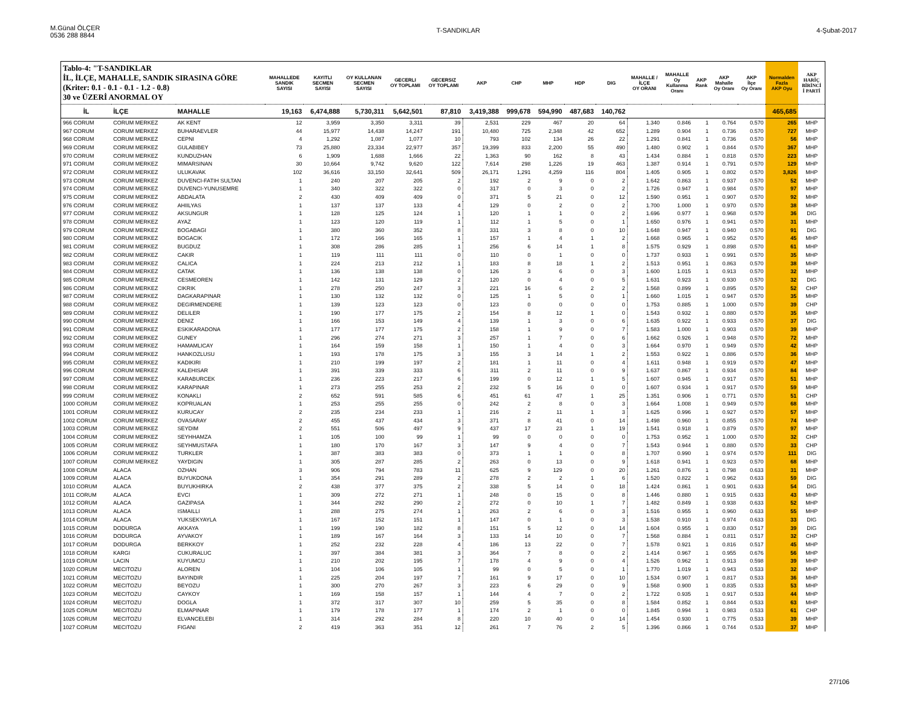M.Günal ÖLÇER
0536 288 8844
T-SANDIKLAR 4-Şubat-2017
| Tablo-4: "T-SANDIKLAR İL, İLÇE, MAHALLE, SANDIK SIRASINA GÖRE (Kriter: 0.1 - 0.1 - 0.1 - 1.2 - 0.8) 30 ve ÜZERİ ANORMAL OY | | | MAHALLEDE SANDIK SAYISI | KAYITLI SECMEN SAYISI | OY KULLANAN SECMEN SAYISI | GECERLI OY TOPLAMI | GECERSIZ OY TOPLAMI | AKP | CHP | MHP | HDP | DIG | MAHALLE / İLÇE OY ORANI | MAHALLE Oy Kullanma Oranı | AKP Rank | AKP Mahalle Oy Oranı | AKP İlçe Oy Oranı | Normalden Fazla AKP Oyu | AKP HARİÇ BİRİNCİ İ PARTİ |
| --- | --- | --- | --- | --- | --- | --- | --- | --- | --- | --- | --- | --- | --- | --- | --- | --- | --- | --- | --- |
| İL | İLÇE | MAHALLE | 19,163 | 6,474,888 | 5,730,311 | 5,642,501 | 87,810 | 3,419,388 | 999,678 | 594,990 | 487,683 | 140,762 | | | | | | 465,685 | |
| 966 CORUM | CORUM MERKEZ | AK KENT | 12 | 3,959 | 3,350 | 3,311 | 39 | 2,531 | 229 | 467 | 20 | 64 | 1.340 | 0.846 | 1 | 0.764 | 0.570 | 265 | MHP |
| 967 CORUM | CORUM MERKEZ | BUHARAEVLER | 44 | 15,977 | 14,438 | 14,247 | 191 | 10,480 | 725 | 2,348 | 42 | 652 | 1.289 | 0.904 | 1 | 0.736 | 0.570 | 727 | MHP |
| 968 CORUM | CORUM MERKEZ | CEPNI | 4 | 1,292 | 1,087 | 1,077 | 10 | 793 | 102 | 134 | 26 | 22 | 1.291 | 0.841 | 1 | 0.736 | 0.570 | 56 | MHP |
| 969 CORUM | CORUM MERKEZ | GULABIBEY | 73 | 25,880 | 23,334 | 22,977 | 357 | 19,399 | 833 | 2,200 | 55 | 490 | 1.480 | 0.902 | 1 | 0.844 | 0.570 | 367 | MHP |
| 970 CORUM | CORUM MERKEZ | KUNDUZHAN | 6 | 1,909 | 1,688 | 1,666 | 22 | 1,363 | 90 | 162 | 8 | 43 | 1.434 | 0.884 | 1 | 0.818 | 0.570 | 223 | MHP |
| 971 CORUM | CORUM MERKEZ | MIMARSINAN | 30 | 10,664 | 9,742 | 9,620 | 122 | 7,614 | 298 | 1,226 | 19 | 463 | 1.387 | 0.914 | 1 | 0.791 | 0.570 | 129 | MHP |
| 972 CORUM | CORUM MERKEZ | ULUKAVAK | 102 | 36,616 | 33,150 | 32,641 | 509 | 26,171 | 1,291 | 4,259 | 116 | 804 | 1.405 | 0.905 | 1 | 0.802 | 0.570 | 3,826 | MHP |
| 973 CORUM | CORUM MERKEZ | DUVENCI-FATIH SULTAN | 1 | 240 | 207 | 205 | 2 | 192 | 2 | 9 | 0 | 2 | 1.642 | 0.863 | 1 | 0.937 | 0.570 | 52 | MHP |
| 974 CORUM | CORUM MERKEZ | DUVENCI-YUNUSEMRE | 1 | 340 | 322 | 322 | 0 | 317 | 0 | 3 | 0 | 2 | 1.726 | 0.947 | 1 | 0.984 | 0.570 | 97 | MHP |
| 975 CORUM | CORUM MERKEZ | ABDALATA | 2 | 430 | 409 | 409 | 0 | 371 | 5 | 21 | 0 | 12 | 1.590 | 0.951 | 1 | 0.907 | 0.570 | 92 | MHP |
| 976 CORUM | CORUM MERKEZ | AHIILYAS | 1 | 137 | 137 | 133 | 4 | 129 | 0 | 2 | 0 | 2 | 1.700 | 1.000 | 1 | 0.970 | 0.570 | 38 | MHP |
| 977 CORUM | CORUM MERKEZ | AKSUNGUR | 1 | 128 | 125 | 124 | 1 | 120 | 1 | 1 | 0 | 2 | 1.696 | 0.977 | 1 | 0.968 | 0.570 | 36 | DIG |
| 978 CORUM | CORUM MERKEZ | AYAZ | 1 | 123 | 120 | 119 | 1 | 112 | 1 | 5 | 0 | 1 | 1.650 | 0.976 | 1 | 0.941 | 0.570 | 31 | MHP |
| 979 CORUM | CORUM MERKEZ | BOGABAGI | 1 | 380 | 360 | 352 | 8 | 331 | 3 | 8 | 0 | 10 | 1.648 | 0.947 | 1 | 0.940 | 0.570 | 91 | DIG |
| 980 CORUM | CORUM MERKEZ | BOGACIK | 1 | 172 | 166 | 165 | 1 | 157 | 1 | 4 | 1 | 2 | 1.668 | 0.965 | 1 | 0.952 | 0.570 | 45 | MHP |
| 981 CORUM | CORUM MERKEZ | BUGDUZ | 1 | 308 | 286 | 285 | 1 | 256 | 6 | 14 | 1 | 8 | 1.575 | 0.929 | 1 | 0.898 | 0.570 | 61 | MHP |
| 982 CORUM | CORUM MERKEZ | CAKIR | 1 | 119 | 111 | 111 | 0 | 110 | 0 | 1 | 0 | 0 | 1.737 | 0.933 | 1 | 0.991 | 0.570 | 35 | MHP |
| 983 CORUM | CORUM MERKEZ | CALICA | 1 | 224 | 213 | 212 | 1 | 183 | 8 | 18 | 1 | 2 | 1.513 | 0.951 | 1 | 0.863 | 0.570 | 38 | MHP |
| 984 CORUM | CORUM MERKEZ | CATAK | 1 | 136 | 138 | 138 | 0 | 126 | 3 | 6 | 0 | 3 | 1.600 | 1.015 | 1 | 0.913 | 0.570 | 32 | MHP |
| 985 CORUM | CORUM MERKEZ | CESMEOREN | 1 | 142 | 131 | 129 | 2 | 120 | 0 | 4 | 0 | 5 | 1.631 | 0.923 | 1 | 0.930 | 0.570 | 32 | DIG |
| 986 CORUM | CORUM MERKEZ | CIKRIK | 1 | 278 | 250 | 247 | 3 | 221 | 16 | 6 | 2 | 2 | 1.568 | 0.899 | 1 | 0.895 | 0.570 | 52 | CHP |
| 987 CORUM | CORUM MERKEZ | DAGKARAPINAR | 1 | 130 | 132 | 132 | 0 | 125 | 1 | 5 | 0 | 1 | 1.660 | 1.015 | 1 | 0.947 | 0.570 | 35 | MHP |
| 988 CORUM | CORUM MERKEZ | DEGIRMENDERE | 1 | 139 | 123 | 123 | 0 | 123 | 0 | 0 | 0 | 0 | 1.753 | 0.885 | 1 | 1.000 | 0.570 | 39 | CHP |
| 989 CORUM | CORUM MERKEZ | DELILER | 1 | 190 | 177 | 175 | 2 | 154 | 8 | 12 | 1 | 0 | 1.543 | 0.932 | 1 | 0.880 | 0.570 | 35 | MHP |
| 990 CORUM | CORUM MERKEZ | DENIZ | 1 | 166 | 153 | 149 | 4 | 139 | 1 | 3 | 0 | 6 | 1.635 | 0.922 | 1 | 0.933 | 0.570 | 37 | DIG |
| 991 CORUM | CORUM MERKEZ | ESKIKARADONA | 1 | 177 | 177 | 175 | 2 | 158 | 1 | 9 | 0 | 7 | 1.583 | 1.000 | 1 | 0.903 | 0.570 | 39 | MHP |
| 992 CORUM | CORUM MERKEZ | GUNEY | 1 | 296 | 274 | 271 | 3 | 257 | 1 | 7 | 0 | 6 | 1.662 | 0.926 | 1 | 0.948 | 0.570 | 72 | MHP |
| 993 CORUM | CORUM MERKEZ | HAMAMLICAY | 1 | 164 | 159 | 158 | 1 | 150 | 1 | 4 | 0 | 3 | 1.664 | 0.970 | 1 | 0.949 | 0.570 | 42 | MHP |
| 994 CORUM | CORUM MERKEZ | HANKOZLUSU | 1 | 193 | 178 | 175 | 3 | 155 | 3 | 14 | 1 | 2 | 1.553 | 0.922 | 1 | 0.886 | 0.570 | 36 | MHP |
| 995 CORUM | CORUM MERKEZ | KADIKIRI | 1 | 210 | 199 | 197 | 2 | 181 | 1 | 11 | 0 | 4 | 1.611 | 0.948 | 1 | 0.919 | 0.570 | 47 | MHP |
| 996 CORUM | CORUM MERKEZ | KALEHISAR | 1 | 391 | 339 | 333 | 6 | 311 | 2 | 11 | 0 | 9 | 1.637 | 0.867 | 1 | 0.934 | 0.570 | 84 | MHP |
| 997 CORUM | CORUM MERKEZ | KARABURCEK | 1 | 236 | 223 | 217 | 6 | 199 | 0 | 12 | 1 | 5 | 1.607 | 0.945 | 1 | 0.917 | 0.570 | 51 | MHP |
| 998 CORUM | CORUM MERKEZ | KARAPINAR | 1 | 273 | 255 | 253 | 2 | 232 | 5 | 16 | 0 | 0 | 1.607 | 0.934 | 1 | 0.917 | 0.570 | 59 | MHP |
| 999 CORUM | CORUM MERKEZ | KONAKLI | 2 | 652 | 591 | 585 | 6 | 451 | 61 | 47 | 1 | 25 | 1.351 | 0.906 | 1 | 0.771 | 0.570 | 51 | CHP |
| 1000 CORUM | CORUM MERKEZ | KOPRUALAN | 1 | 253 | 255 | 255 | 0 | 242 | 2 | 8 | 0 | 3 | 1.664 | 1.008 | 1 | 0.949 | 0.570 | 68 | MHP |
| 1001 CORUM | CORUM MERKEZ | KURUCAY | 2 | 235 | 234 | 233 | 1 | 216 | 2 | 11 | 1 | 3 | 1.625 | 0.996 | 1 | 0.927 | 0.570 | 57 | MHP |
| 1002 CORUM | CORUM MERKEZ | OVASARAY | 2 | 455 | 437 | 434 | 3 | 371 | 8 | 41 | 0 | 14 | 1.498 | 0.960 | 1 | 0.855 | 0.570 | 74 | MHP |
| 1003 CORUM | CORUM MERKEZ | SEYDIM | 2 | 551 | 506 | 497 | 9 | 437 | 17 | 23 | 1 | 19 | 1.541 | 0.918 | 1 | 0.879 | 0.570 | 97 | MHP |
| 1004 CORUM | CORUM MERKEZ | SEYHHAMZA | 1 | 105 | 100 | 99 | 1 | 99 | 0 | 0 | 0 | 0 | 1.753 | 0.952 | 1 | 1.000 | 0.570 | 32 | CHP |
| 1005 CORUM | CORUM MERKEZ | SEYHMUSTAFA | 1 | 180 | 170 | 167 | 3 | 147 | 9 | 4 | 0 | 7 | 1.543 | 0.944 | 1 | 0.880 | 0.570 | 33 | CHP |
| 1006 CORUM | CORUM MERKEZ | TURKLER | 1 | 387 | 383 | 383 | 0 | 373 | 1 | 1 | 0 | 8 | 1.707 | 0.990 | 1 | 0.974 | 0.570 | 111 | DIG |
| 1007 CORUM | CORUM MERKEZ | YAYDIGIN | 1 | 305 | 287 | 285 | 2 | 263 | 0 | 13 | 0 | 9 | 1.618 | 0.941 | 1 | 0.923 | 0.570 | 68 | MHP |
| 1008 CORUM | ALACA | OZHAN | 3 | 906 | 794 | 783 | 11 | 625 | 9 | 129 | 0 | 20 | 1.261 | 0.876 | 1 | 0.798 | 0.633 | 31 | MHP |
| 1009 CORUM | ALACA | BUYUKDONA | 1 | 354 | 291 | 289 | 2 | 278 | 2 | 2 | 1 | 6 | 1.520 | 0.822 | 1 | 0.962 | 0.633 | 59 | DIG |
| 1010 CORUM | ALACA | BUYUKHIRKA | 2 | 438 | 377 | 375 | 2 | 338 | 5 | 14 | 0 | 18 | 1.424 | 0.861 | 1 | 0.901 | 0.633 | 54 | DIG |
| 1011 CORUM | ALACA | EVCI | 1 | 309 | 272 | 271 | 1 | 248 | 0 | 15 | 0 | 8 | 1.446 | 0.880 | 1 | 0.915 | 0.633 | 43 | MHP |
| 1012 CORUM | ALACA | GAZIPASA | 1 | 344 | 292 | 290 | 2 | 272 | 0 | 10 | 1 | 7 | 1.482 | 0.849 | 1 | 0.938 | 0.633 | 52 | MHP |
| 1013 CORUM | ALACA | ISMAILLI | 1 | 288 | 275 | 274 | 1 | 263 | 2 | 6 | 0 | 3 | 1.516 | 0.955 | 1 | 0.960 | 0.633 | 55 | MHP |
| 1014 CORUM | ALACA | YUKSEKYAYLA | 1 | 167 | 152 | 151 | 1 | 147 | 0 | 1 | 0 | 3 | 1.538 | 0.910 | 1 | 0.974 | 0.633 | 33 | DIG |
| 1015 CORUM | DODURGA | AKKAYA | 1 | 199 | 190 | 182 | 8 | 151 | 5 | 12 | 0 | 14 | 1.604 | 0.955 | 1 | 0.830 | 0.517 | 39 | DIG |
| 1016 CORUM | DODURGA | AYVAKOY | 1 | 189 | 167 | 164 | 3 | 133 | 14 | 10 | 0 | 7 | 1.568 | 0.884 | 1 | 0.811 | 0.517 | 32 | CHP |
| 1017 CORUM | DODURGA | BERKKOY | 1 | 252 | 232 | 228 | 4 | 186 | 13 | 22 | 0 | 7 | 1.578 | 0.921 | 1 | 0.816 | 0.517 | 45 | MHP |
| 1018 CORUM | KARGI | CUKURALUC | 1 | 397 | 384 | 381 | 3 | 364 | 7 | 8 | 0 | 2 | 1.414 | 0.967 | 1 | 0.955 | 0.676 | 56 | MHP |
| 1019 CORUM | LACIN | KUYUMCU | 1 | 210 | 202 | 195 | 7 | 178 | 4 | 9 | 0 | 4 | 1.526 | 0.962 | 1 | 0.913 | 0.598 | 39 | MHP |
| 1020 CORUM | MECITOZU | ALOREN | 1 | 104 | 106 | 105 | 1 | 99 | 0 | 5 | 0 | 1 | 1.770 | 1.019 | 1 | 0.943 | 0.533 | 32 | MHP |
| 1021 CORUM | MECITOZU | BAYINDIR | 1 | 225 | 204 | 197 | 7 | 161 | 9 | 17 | 0 | 10 | 1.534 | 0.907 | 1 | 0.817 | 0.533 | 36 | MHP |
| 1022 CORUM | MECITOZU | BEYOZU | 1 | 300 | 270 | 267 | 3 | 223 | 6 | 29 | 0 | 9 | 1.568 | 0.900 | 1 | 0.835 | 0.533 | 53 | MHP |
| 1023 CORUM | MECITOZU | CAYKOY | 1 | 169 | 158 | 157 | 1 | 144 | 4 | 7 | 0 | 2 | 1.722 | 0.935 | 1 | 0.917 | 0.533 | 44 | MHP |
| 1024 CORUM | MECITOZU | DOGLA | 1 | 372 | 317 | 307 | 10 | 259 | 5 | 35 | 0 | 8 | 1.584 | 0.852 | 1 | 0.844 | 0.533 | 63 | MHP |
| 1025 CORUM | MECITOZU | ELMAPINAR | 1 | 179 | 178 | 177 | 1 | 174 | 2 | 1 | 0 | 0 | 1.845 | 0.994 | 1 | 0.983 | 0.533 | 61 | CHP |
| 1026 CORUM | MECITOZU | ELVANCELEBI | 1 | 314 | 292 | 284 | 8 | 220 | 10 | 40 | 0 | 14 | 1.454 | 0.930 | 1 | 0.775 | 0.533 | 39 | MHP |
| 1027 CORUM | MECITOZU | FIGANI | 2 | 419 | 363 | 351 | 12 | 261 | 7 | 76 | 2 | 5 | 1.396 | 0.866 | 1 | 0.744 | 0.533 | 37 | MHP |
27/106